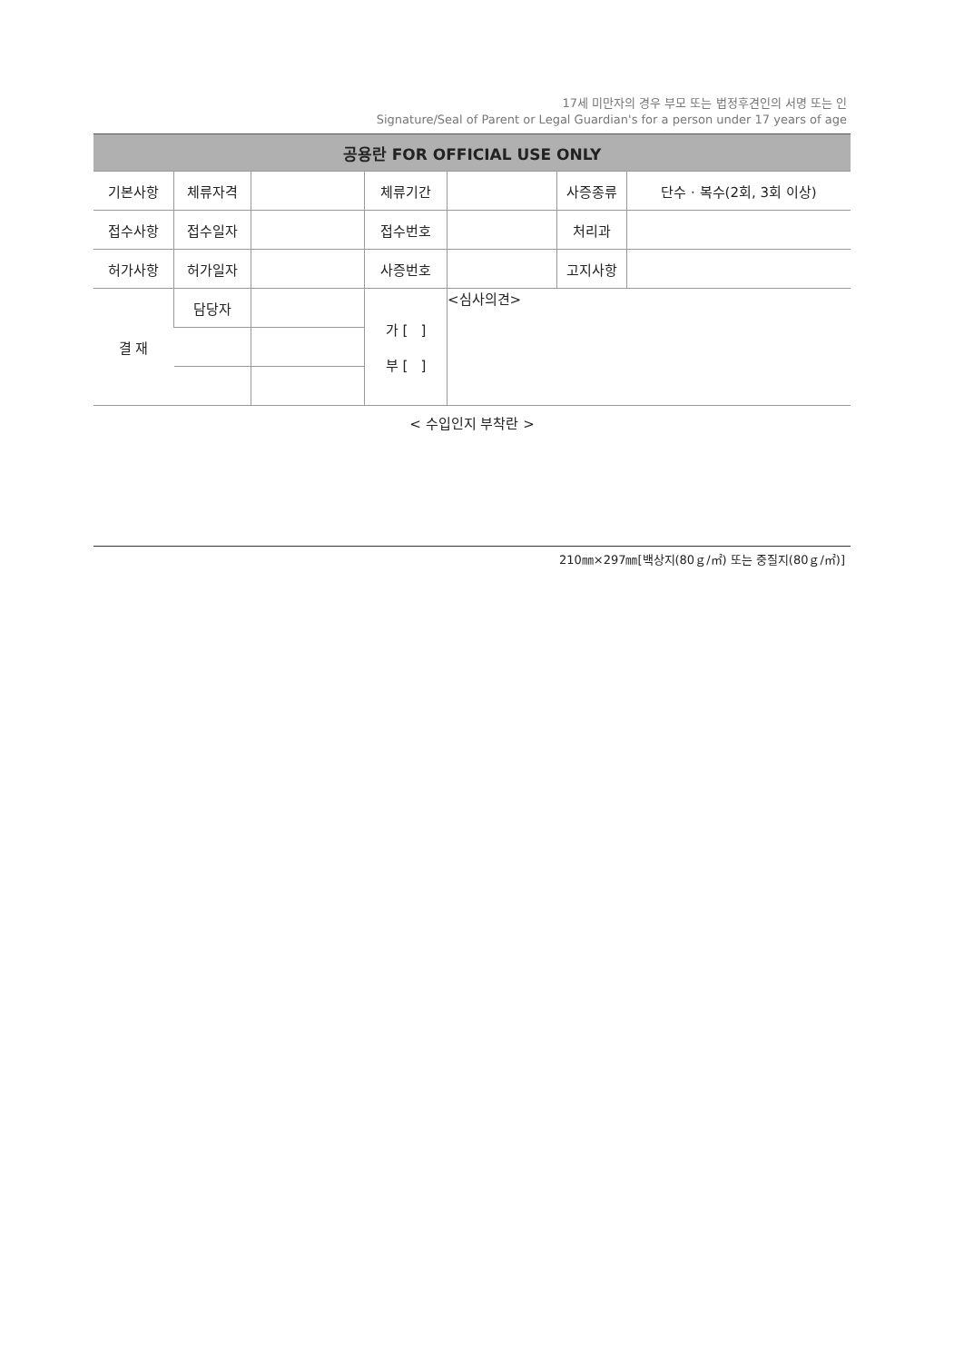17세 미만자의 경우 부모 또는 법정후견인의 서명 또는 인
Signature/Seal of Parent or Legal Guardian's for a person under 17 years of age
| 공용란 FOR OFFICIAL USE ONLY | | | | | | |
| --- | --- | --- | --- | --- | --- | --- |
| 기본사항 | 체류자격 | | 체류기간 | | 사증종류 | 단수 · 복수(2회, 3회 이상) |
| 접수사항 | 접수일자 | | 접수번호 | | 처리과 | |
| 허가사항 | 허가일자 | | 사증번호 | | 고지사항 | |
| 결 재 | 담당자 | | 가 [ ] 부 [ ] | <심사의견> | | |
< 수입인지 부착란 >
210㎜×297㎜[백상지(80ｇ/㎡) 또는 중질지(80ｇ/㎡)]